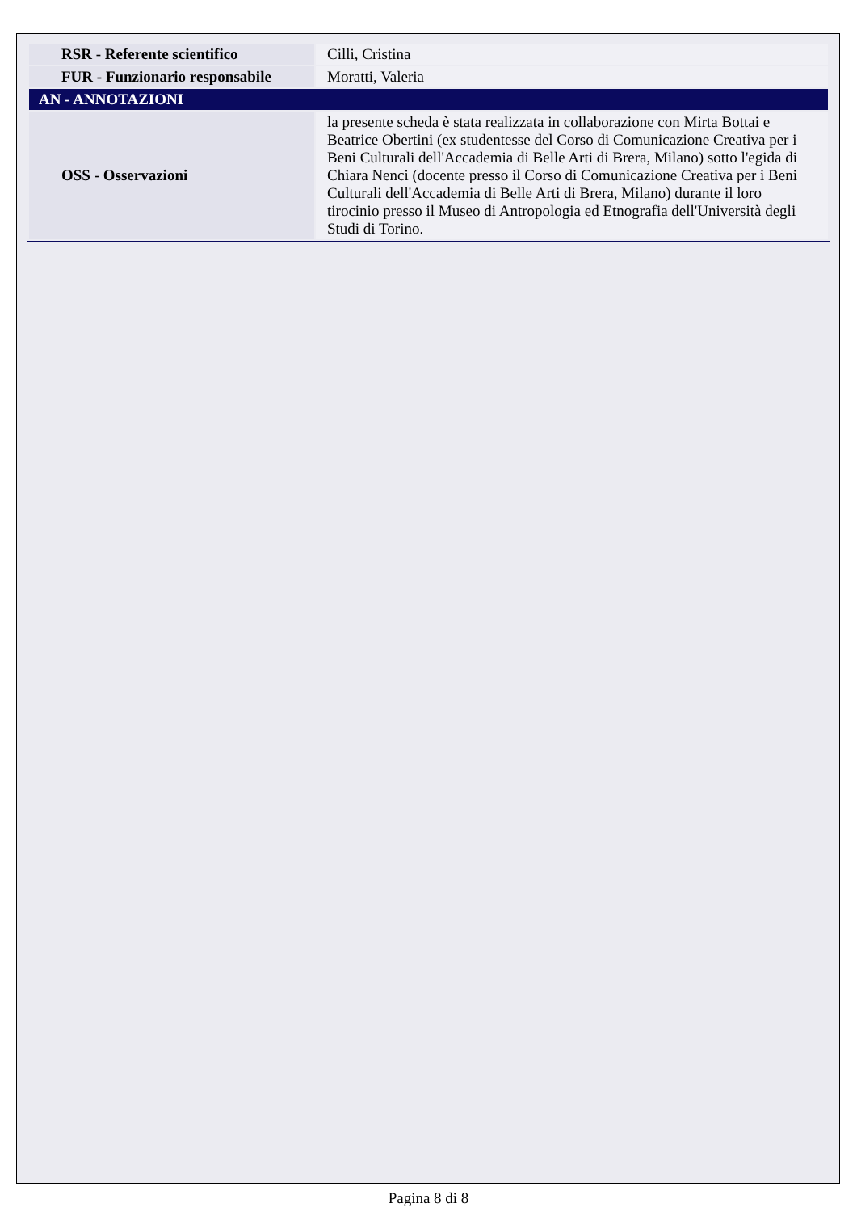| RSR - Referente scientifico | Cilli, Cristina |
| FUR - Funzionario responsabile | Moratti, Valeria |
| AN - ANNOTAZIONI | |
| OSS - Osservazioni | la presente scheda è stata realizzata in collaborazione con Mirta Bottai e Beatrice Obertini (ex studentesse del Corso di Comunicazione Creativa per i Beni Culturali dell'Accademia di Belle Arti di Brera, Milano) sotto l'egida di Chiara Nenci (docente presso il Corso di Comunicazione Creativa per i Beni Culturali dell'Accademia di Belle Arti di Brera, Milano) durante il loro tirocinio presso il Museo di Antropologia ed Etnografia dell'Università degli Studi di Torino. |
Pagina 8 di 8